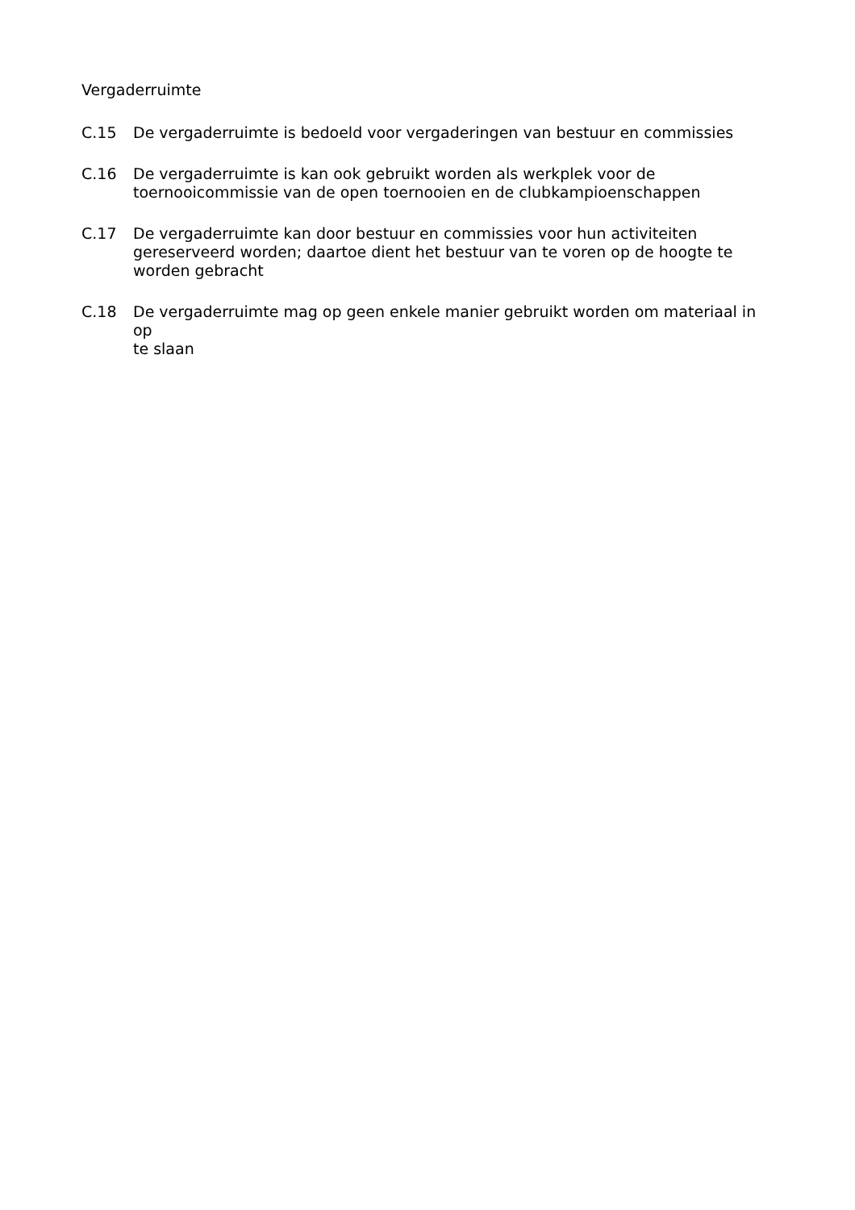Vergaderruimte
C.15 De vergaderruimte is bedoeld voor vergaderingen van bestuur en commissies
C.16 De vergaderruimte is kan ook gebruikt worden als werkplek voor de
toernooicommissie van de open toernooien en de clubkampioenschappen
C.17 De vergaderruimte kan door bestuur en commissies voor hun activiteiten
gereserveerd worden; daartoe dient het bestuur van te voren op de hoogte te
worden gebracht
C.18 De vergaderruimte mag op geen enkele manier gebruikt worden om materiaal in op
te slaan